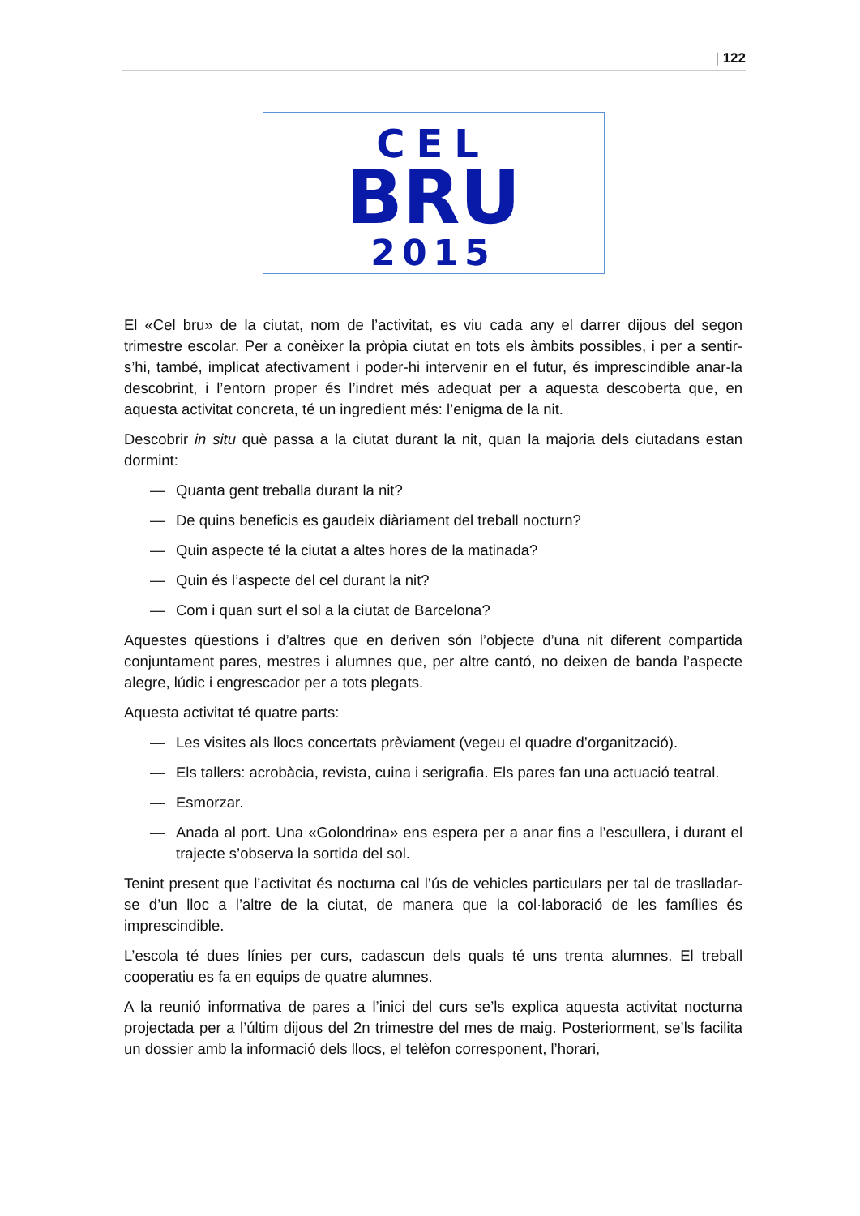| 122
CEL
BRU
2015
El «Cel bru» de la ciutat, nom de l’activitat, es viu cada any el darrer dijous del segon trimestre escolar. Per a conèixer la pròpia ciutat en tots els àmbits possibles, i per a sentir-s’hi, també, implicat afectivament i poder-hi intervenir en el futur, és imprescindible anar-la descobrint, i l’entorn proper és l’indret més adequat per a aquesta descoberta que, en aquesta activitat concreta, té un ingredient més: l’enigma de la nit.
Descobrir in situ què passa a la ciutat durant la nit, quan la majoria dels ciutadans estan dormint:
— Quanta gent treballa durant la nit?
— De quins beneficis es gaudeix diàriament del treball nocturn?
— Quin aspecte té la ciutat a altes hores de la matinada?
— Quin és l’aspecte del cel durant la nit?
— Com i quan surt el sol a la ciutat de Barcelona?
Aquestes qüestions i d’altres que en deriven són l’objecte d’una nit diferent compartida conjuntament pares, mestres i alumnes que, per altre cantó, no deixen de banda l’aspecte alegre, lúdic i engrescador per a tots plegats.
Aquesta activitat té quatre parts:
— Les visites als llocs concertats prèviament (vegeu el quadre d’organització).
— Els tallers: acrobàcia, revista, cuina i serigrafia. Els pares fan una actuació teatral.
— Esmorzar.
— Anada al port. Una «Golondrina» ens espera per a anar fins a l’escullera, i durant el trajecte s’observa la sortida del sol.
Tenint present que l’activitat és nocturna cal l’ús de vehicles particulars per tal de traslladar-se d’un lloc a l’altre de la ciutat, de manera que la col·laboració de les famílies és imprescindible.
L’escola té dues línies per curs, cadascun dels quals té uns trenta alumnes. El treball cooperatiu es fa en equips de quatre alumnes.
A la reunió informativa de pares a l’inici del curs se’ls explica aquesta activitat nocturna projectada per a l’últim dijous del 2n trimestre del mes de maig. Posteriorment, se’ls facilita un dossier amb la informació dels llocs, el telèfon corresponent, l’horari,